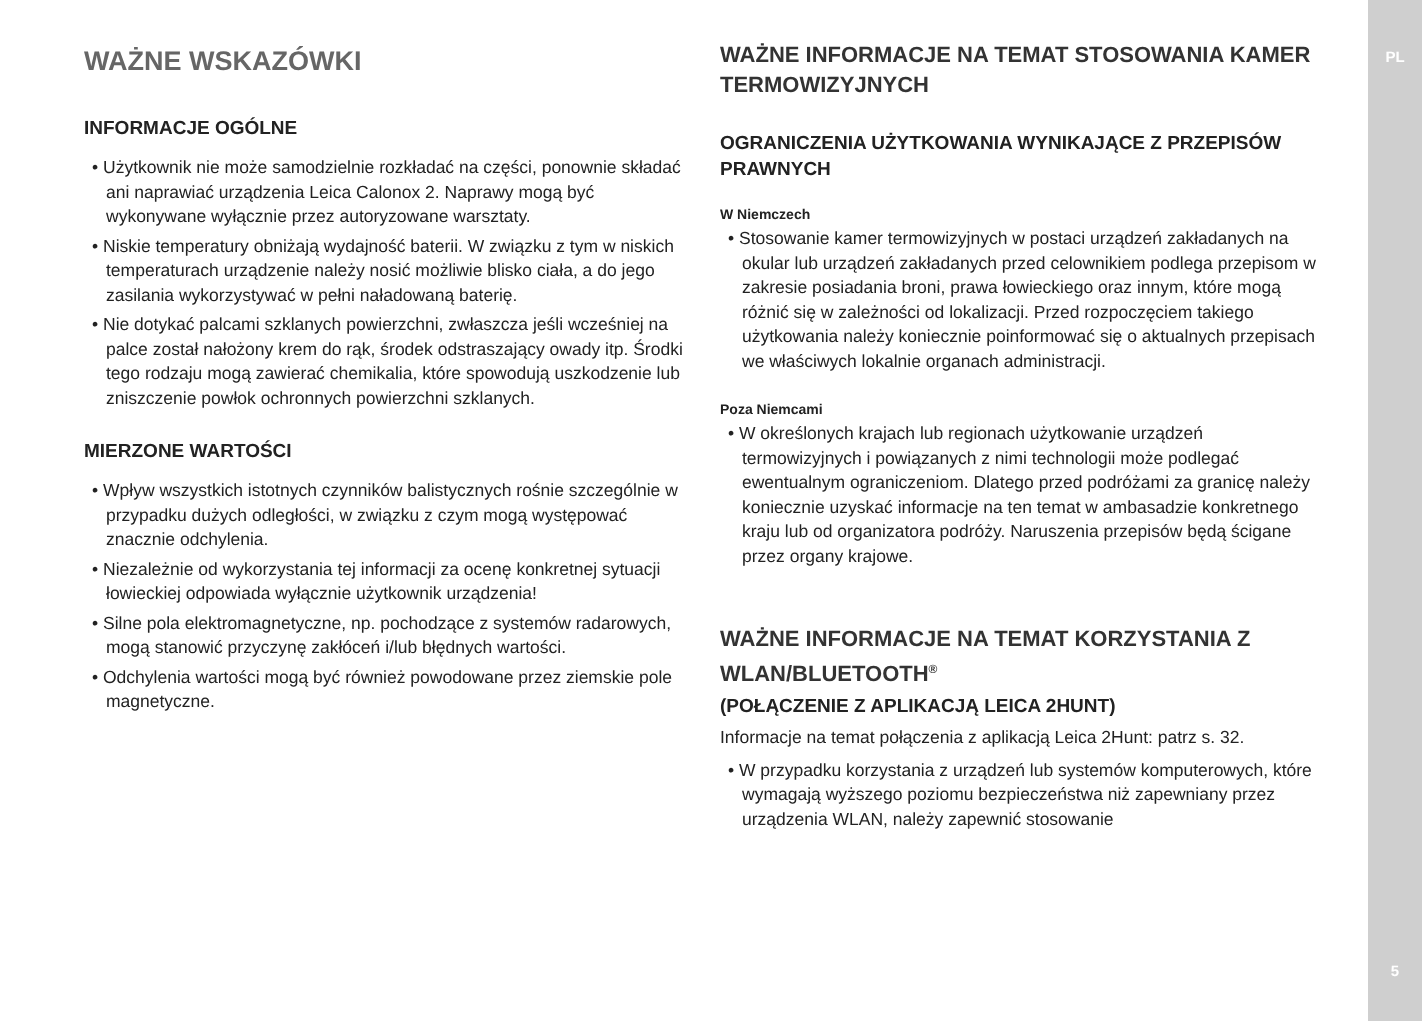WAŻNE WSKAZÓWKI
INFORMACJE OGÓLNE
• Użytkownik nie może samodzielnie rozkładać na części, ponownie składać ani naprawiać urządzenia Leica Calonox 2. Naprawy mogą być wykonywane wyłącznie przez autoryzowane warsztaty.
• Niskie temperatury obniżają wydajność baterii. W związku z tym w niskich temperaturach urządzenie należy nosić możliwie blisko ciała, a do jego zasilania wykorzystywać w pełni naładowaną baterię.
• Nie dotykać palcami szklanych powierzchni, zwłaszcza jeśli wcześniej na palce został nałożony krem do rąk, środek odstraszający owady itp. Środki tego rodzaju mogą zawierać chemikalia, które spowodują uszkodzenie lub zniszczenie powłok ochronnych powierzchni szklanych.
MIERZONE WARTOŚCI
• Wpływ wszystkich istotnych czynników balistycznych rośnie szczególnie w przypadku dużych odległości, w związku z czym mogą występować znacznie odchylenia.
• Niezależnie od wykorzystania tej informacji za ocenę konkretnej sytuacji łowieckiej odpowiada wyłącznie użytkownik urządzenia!
• Silne pola elektromagnetyczne, np. pochodzące z systemów radarowych, mogą stanowić przyczynę zakłóceń i/lub błędnych wartości.
• Odchylenia wartości mogą być również powodowane przez ziemskie pole magnetyczne.
WAŻNE INFORMACJE NA TEMAT STOSOWANIA KAMER TERMOWIZYJNYCH
OGRANICZENIA UŻYTKOWANIA WYNIKAJĄCE Z PRZEPISÓW PRAWNYCH
W Niemczech
• Stosowanie kamer termowizyjnych w postaci urządzeń zakładanych na okular lub urządzeń zakładanych przed celownikiem podlega przepisom w zakresie posiadania broni, prawa łowieckiego oraz innym, które mogą różnić się w zależności od lokalizacji. Przed rozpoczęciem takiego użytkowania należy koniecznie poinformować się o aktualnych przepisach we właściwych lokalnie organach administracji.
Poza Niemcami
• W określonych krajach lub regionach użytkowanie urządzeń termowizyjnych i powiązanych z nimi technologii może podlegać ewentualnym ograniczeniom. Dlatego przed podróżami za granicę należy koniecznie uzyskać informacje na ten temat w ambasadzie konkretnego kraju lub od organizatora podróży. Naruszenia przepisów będą ścigane przez organy krajowe.
WAŻNE INFORMACJE NA TEMAT KORZYSTANIA Z WLAN/BLUETOOTH<sup>®</sup>
(POŁĄCZENIE Z APLIKACJĄ LEICA 2HUNT)
Informacje na temat połączenia z aplikacją Leica 2Hunt: patrz s. 32.
• W przypadku korzystania z urządzeń lub systemów komputerowych, które wymagają wyższego poziomu bezpieczeństwa niż zapewniany przez urządzenia WLAN, należy zapewnić stosowanie
PL
5